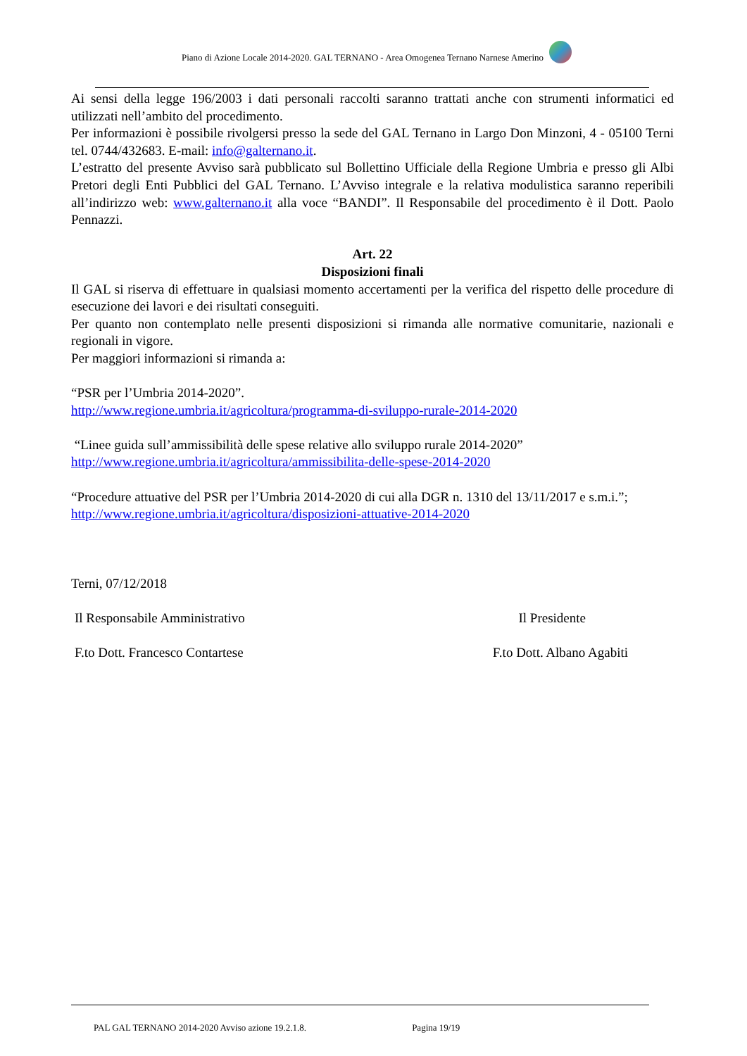Piano di Azione Locale 2014-2020. GAL TERNANO - Area Omogenea Ternano Narnese Amerino
Ai sensi della legge 196/2003 i dati personali raccolti saranno trattati anche con strumenti informatici ed utilizzati nell’ambito del procedimento.
Per informazioni è possibile rivolgersi presso la sede del GAL Ternano in Largo Don Minzoni, 4 - 05100 Terni tel. 0744/432683. E-mail: info@galternano.it.
L’estratto del presente Avviso sarà pubblicato sul Bollettino Ufficiale della Regione Umbria e presso gli Albi Pretori degli Enti Pubblici del GAL Ternano. L’Avviso integrale e la relativa modulistica saranno reperibili all’indirizzo web: www.galternano.it alla voce “BANDI”. Il Responsabile del procedimento è il Dott. Paolo Pennazzi.
Art. 22
Disposizioni finali
Il GAL si riserva di effettuare in qualsiasi momento accertamenti per la verifica del rispetto delle procedure di esecuzione dei lavori e dei risultati conseguiti.
Per quanto non contemplato nelle presenti disposizioni si rimanda alle normative comunitarie, nazionali e regionali in vigore.
Per maggiori informazioni si rimanda a:
“PSR per l’Umbria 2014-2020”.
http://www.regione.umbria.it/agricoltura/programma-di-sviluppo-rurale-2014-2020
“Linee guida sull’ammissibilità delle spese relative allo sviluppo rurale 2014-2020”
http://www.regione.umbria.it/agricoltura/ammissibilita-delle-spese-2014-2020
“Procedure attuative del PSR per l’Umbria 2014-2020 di cui alla DGR n. 1310 del 13/11/2017 e s.m.i.”;
http://www.regione.umbria.it/agricoltura/disposizioni-attuative-2014-2020
Terni, 07/12/2018
Il Responsabile Amministrativo Il Presidente
F.to Dott. Francesco Contartese F.to Dott. Albano Agabiti
PAL GAL TERNANO 2014-2020 Avviso azione 19.2.1.8. Pagina 19/19